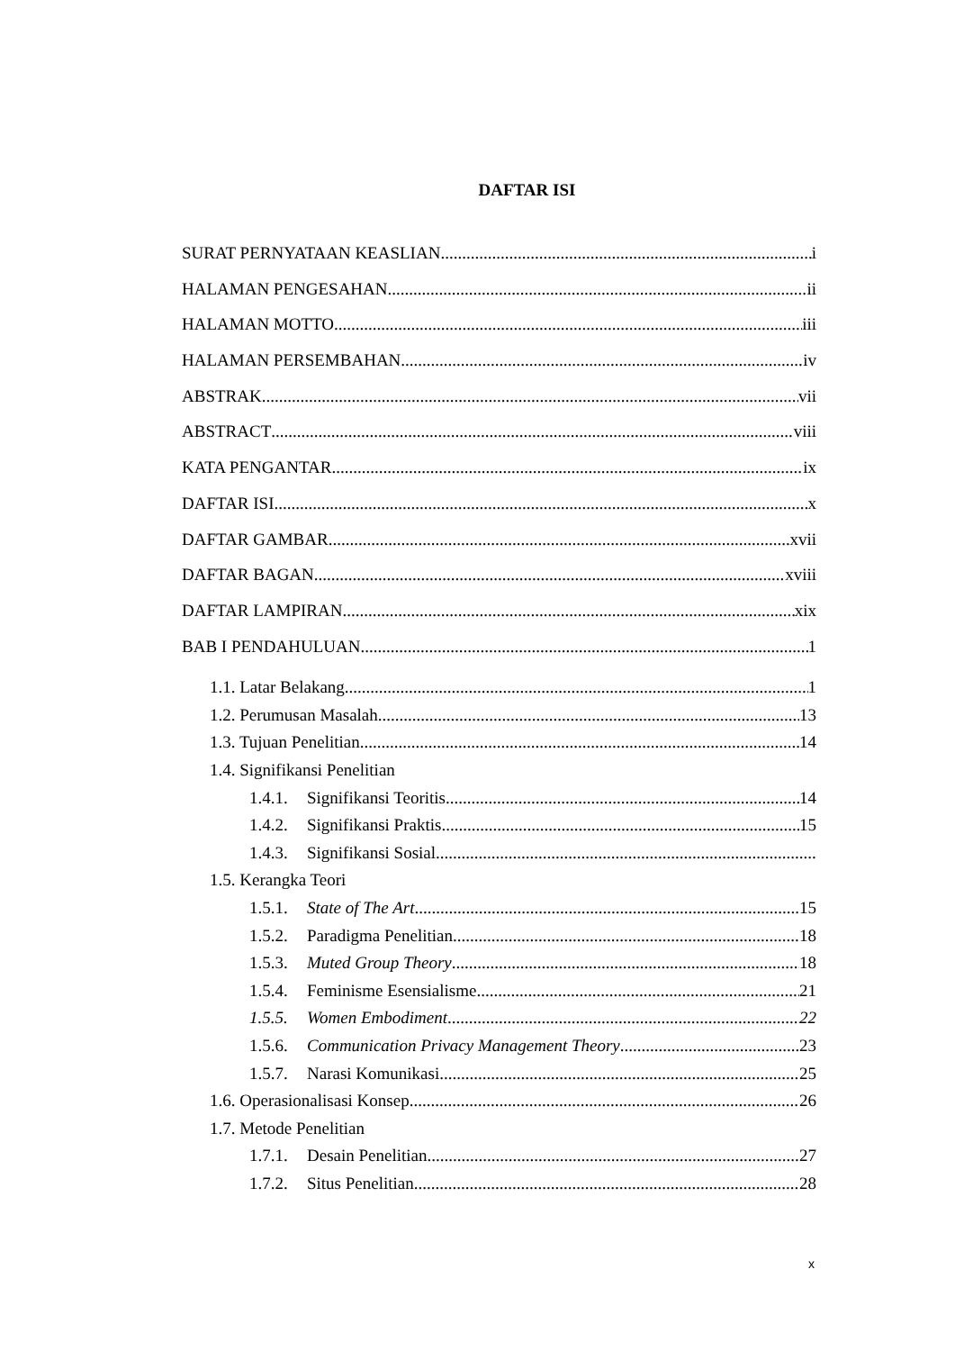DAFTAR ISI
SURAT PERNYATAAN KEASLIAN i
HALAMAN PENGESAHAN ii
HALAMAN MOTTO iii
HALAMAN PERSEMBAHAN iv
ABSTRAK vii
ABSTRACT viii
KATA PENGANTAR ix
DAFTAR ISI x
DAFTAR GAMBAR xvii
DAFTAR BAGAN xviii
DAFTAR LAMPIRAN xix
BAB I PENDAHULUAN 1
1.1. Latar Belakang 1
1.2. Perumusan Masalah 13
1.3. Tujuan Penelitian 14
1.4. Signifikansi Penelitian
1.4.1. Signifikansi Teoritis 14
1.4.2. Signifikansi Praktis 15
1.4.3. Signifikansi Sosial
1.5. Kerangka Teori
1.5.1. State of The Art 15
1.5.2. Paradigma Penelitian 18
1.5.3. Muted Group Theory 18
1.5.4. Feminisme Esensialisme 21
1.5.5. Women Embodiment 22
1.5.6. Communication Privacy Management Theory 23
1.5.7. Narasi Komunikasi 25
1.6. Operasionalisasi Konsep 26
1.7. Metode Penelitian
1.7.1. Desain Penelitian 27
1.7.2. Situs Penelitian 28
x